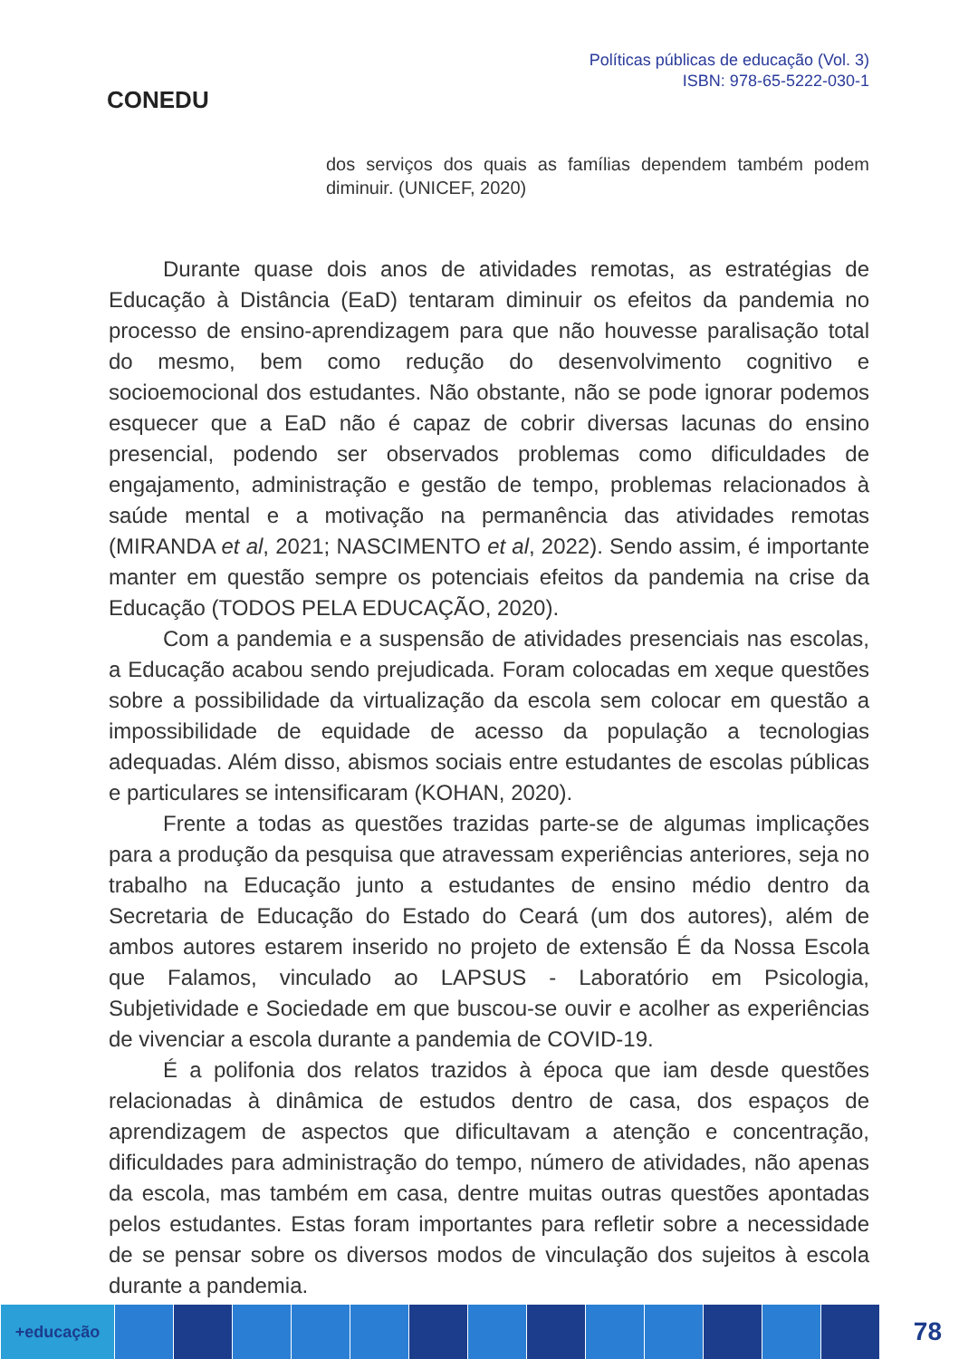CONEDU
Políticas públicas de educação (Vol. 3)
ISBN: 978-65-5222-030-1
dos serviços dos quais as famílias dependem também podem diminuir. (UNICEF, 2020)
Durante quase dois anos de atividades remotas, as estratégias de Educação à Distância (EaD) tentaram diminuir os efeitos da pandemia no processo de ensino-aprendizagem para que não houvesse paralisação total do mesmo, bem como redução do desenvolvimento cognitivo e socioemocional dos estudantes. Não obstante, não se pode ignorar podemos esquecer que a EaD não é capaz de cobrir diversas lacunas do ensino presencial, podendo ser observados problemas como dificuldades de engajamento, administração e gestão de tempo, problemas relacionados à saúde mental e a motivação na permanência das atividades remotas (MIRANDA et al, 2021; NASCIMENTO et al, 2022). Sendo assim, é importante manter em questão sempre os potenciais efeitos da pandemia na crise da Educação (TODOS PELA EDUCAÇÃO, 2020).
Com a pandemia e a suspensão de atividades presenciais nas escolas, a Educação acabou sendo prejudicada. Foram colocadas em xeque questões sobre a possibilidade da virtualização da escola sem colocar em questão a impossibilidade de equidade de acesso da população a tecnologias adequadas. Além disso, abismos sociais entre estudantes de escolas públicas e particulares se intensificaram (KOHAN, 2020).
Frente a todas as questões trazidas parte-se de algumas implicações para a produção da pesquisa que atravessam experiências anteriores, seja no trabalho na Educação junto a estudantes de ensino médio dentro da Secretaria de Educação do Estado do Ceará (um dos autores), além de ambos autores estarem inserido no projeto de extensão É da Nossa Escola que Falamos, vinculado ao LAPSUS - Laboratório em Psicologia, Subjetividade e Sociedade em que buscou-se ouvir e acolher as experiências de vivenciar a escola durante a pandemia de COVID-19.
É a polifonia dos relatos trazidos à época que iam desde questões relacionadas à dinâmica de estudos dentro de casa, dos espaços de aprendizagem de aspectos que dificultavam a atenção e concentração, dificuldades para administração do tempo, número de atividades, não apenas da escola, mas também em casa, dentre muitas outras questões apontadas pelos estudantes. Estas foram importantes para refletir sobre a necessidade de se pensar sobre os diversos modos de vinculação dos sujeitos à escola durante a pandemia.
+educação
78